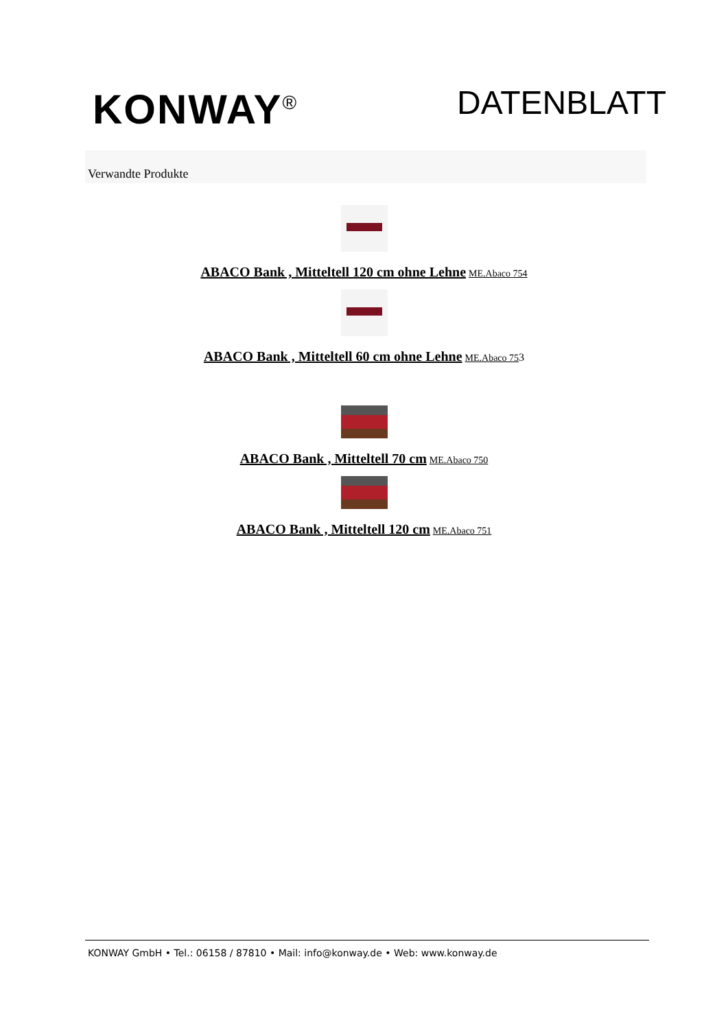KONWAY<sup>®</sup>
DATENBLATT
Verwandte Produkte
ABACO Bank , Mitteltell 120 cm ohne Lehne ME.Abaco 754
ABACO Bank , Mitteltell 60 cm ohne Lehne ME.Abaco 753
ABACO Bank , Mitteltell 70 cm ME.Abaco 750
ABACO Bank , Mitteltell 120 cm ME.Abaco 751
KONWAY GmbH • Tel.: 06158 / 87810 • Mail: info@konway.de • Web: www.konway.de